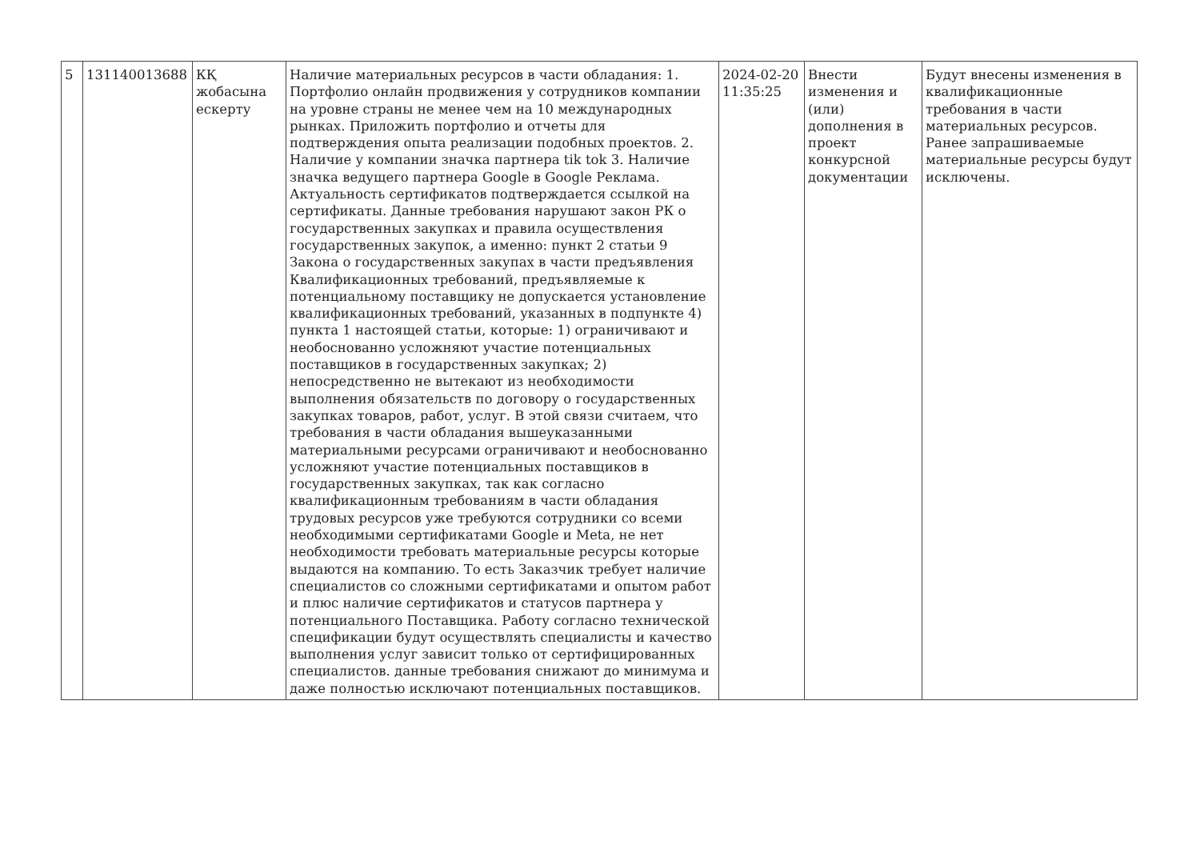| 5 | 131140013688 | КҚ жобасына ескерту | Наличие материальных ресурсов в части обладания: 1. Портфолио онлайн продвижения у сотрудников компании на уровне страны не менее чем на 10 международных рынках. Приложить портфолио и отчеты для подтверждения опыта реализации подобных проектов. 2. Наличие у компании значка партнера tik tok 3. Наличие значка ведущего партнера Google в Google Реклама. Актуальность сертификатов подтверждается ссылкой на сертификаты. Данные требования нарушают закон РК о государственных закупках и правила осуществления государственных закупок, а именно: пункт 2 статьи 9 Закона о государственных закупах в части предъявления Квалификационных требований, предъявляемые к потенциальному поставщику не допускается установление квалификационных требований, указанных в подпункте 4) пункта 1 настоящей статьи, которые: 1) ограничивают и необоснованно усложняют участие потенциальных поставщиков в государственных закупках; 2) непосредственно не вытекают из необходимости выполнения обязательств по договору о государственных закупках товаров, работ, услуг. В этой связи считаем, что требования в части обладания вышеуказанными материальными ресурсами ограничивают и необоснованно усложняют участие потенциальных поставщиков в государственных закупках, так как согласно квалификационным требованиям в части обладания трудовых ресурсов уже требуются сотрудники со всеми необходимыми сертификатами Google и Meta, не нет необходимости требовать материальные ресурсы которые выдаются на компанию. То есть Заказчик требует наличие специалистов со сложными сертификатами и опытом работ и плюс наличие сертификатов и статусов партнера у потенциального Поставщика. Работу согласно технической спецификации будут осуществлять специалисты и качество выполнения услуг зависит только от сертифицированных специалистов. данные требования снижают до минимума и даже полностью исключают потенциальных поставщиков. | 2024-02-20 11:35:25 | Внести изменения и (или) дополнения в проект конкурсной документации | Будут внесены изменения в квалификационные требования в части материальных ресурсов. Ранее запрашиваемые материальные ресурсы будут исключены. |